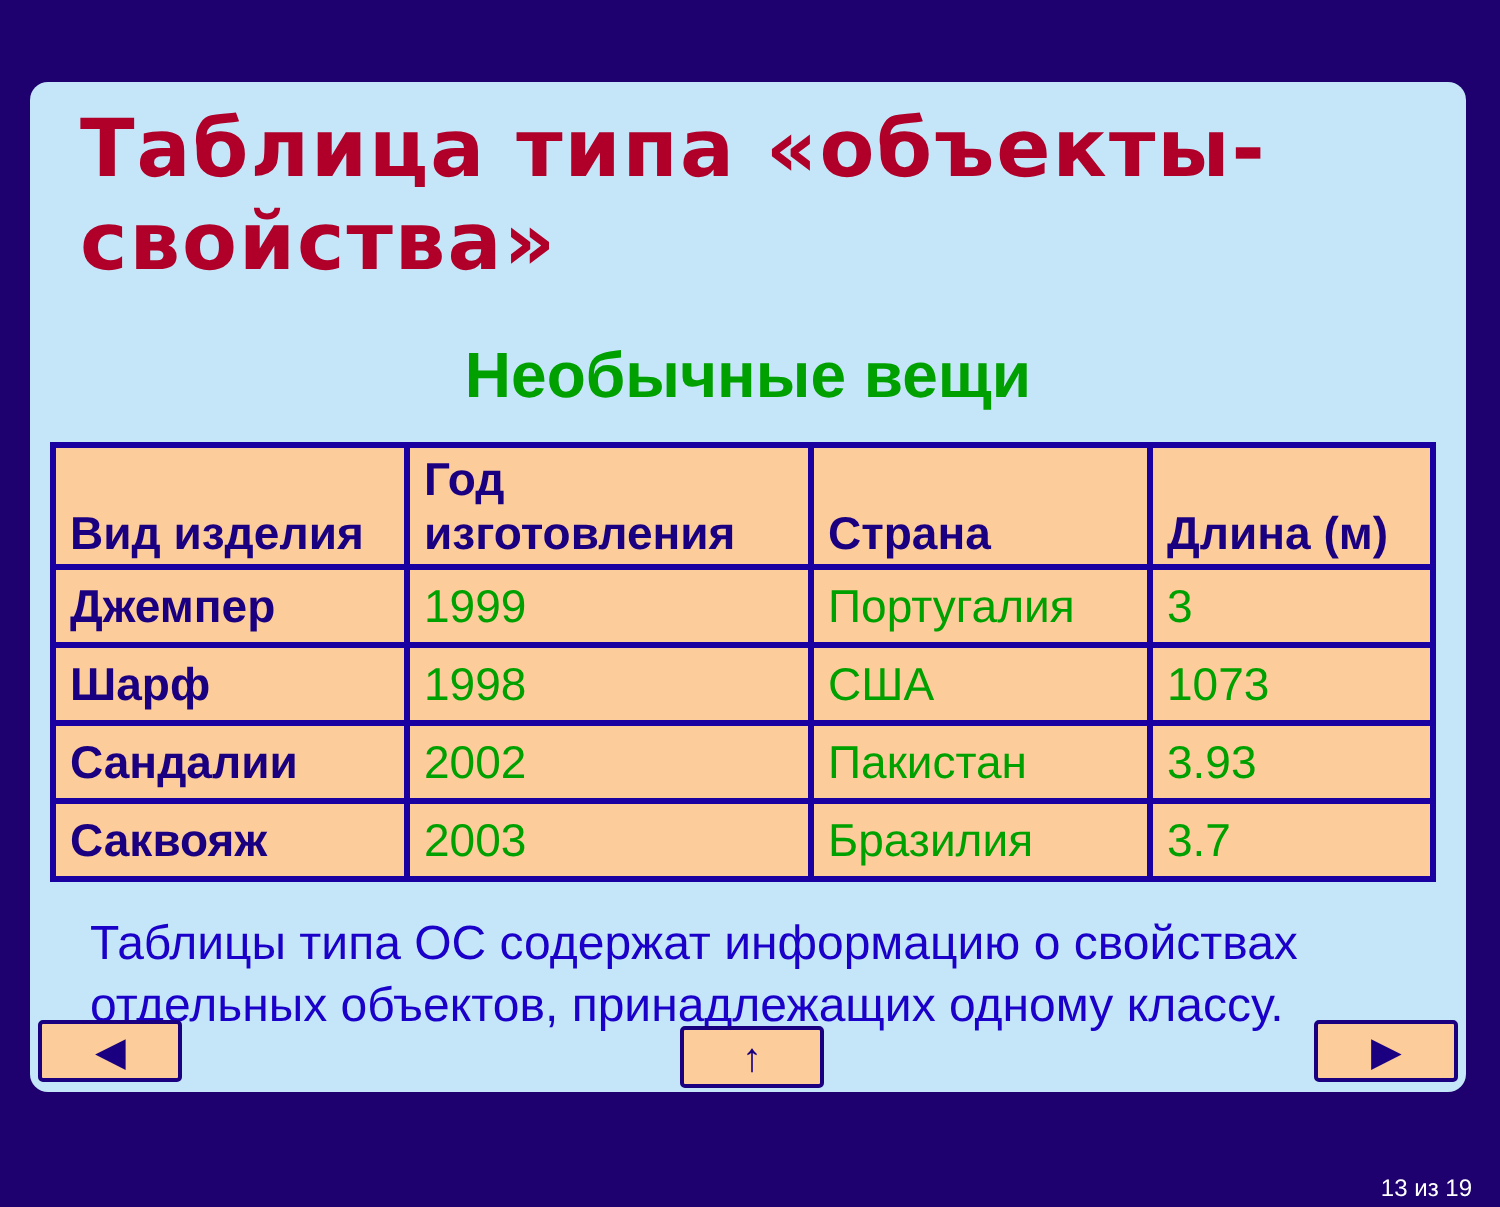Таблица типа «объекты-свойства»
Необычные вещи
| Вид изделия | Год изготовления | Страна | Длина (м) |
| --- | --- | --- | --- |
| Джемпер | 1999 | Португалия | 3 |
| Шарф | 1998 | США | 1073 |
| Сандалии | 2002 | Пакистан | 3.93 |
| Саквояж | 2003 | Бразилия | 3.7 |
Таблицы типа ОС содержат информацию о свойствах отдельных объектов, принадлежащих одному классу.
◀ ↑ ▶
13 из 19